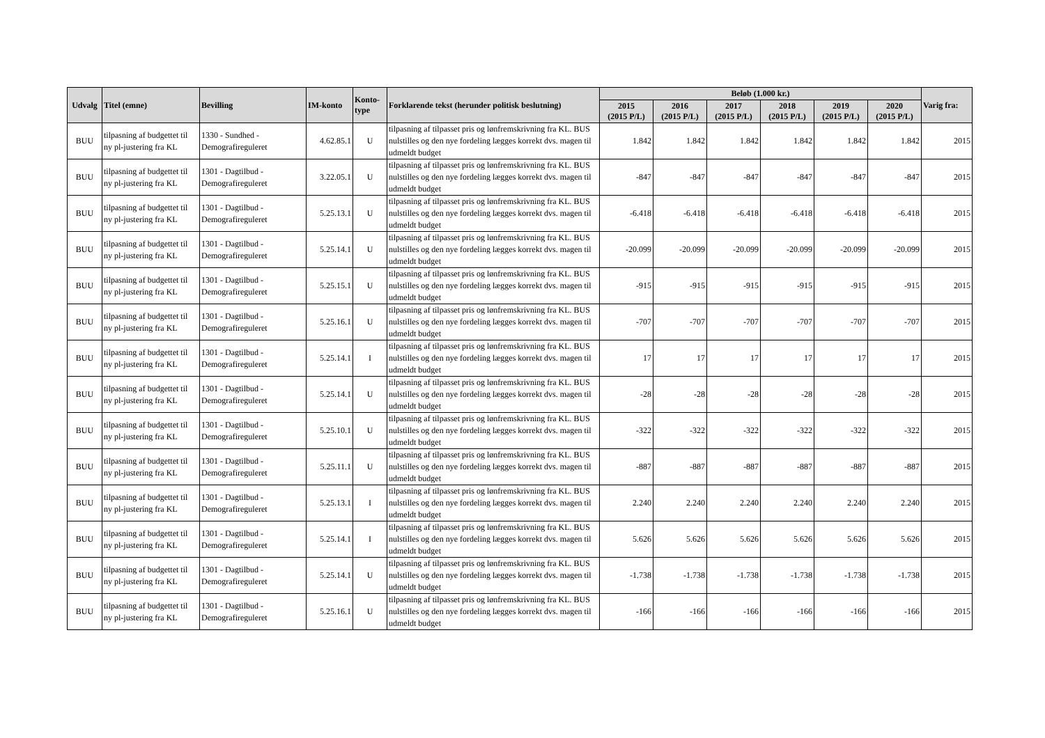| Udvalg | Titel (emne) | Bevilling | IM-konto | Konto- type | Forklarende tekst (herunder politisk beslutning) | Beløb (1.000 kr.) | | | | | | Varig fra: |
| --- | --- | --- | --- | --- | --- | --- | --- | --- | --- | --- | --- | --- |
| | | | | | | 2015 (2015 P/L) | 2016 (2015 P/L) | 2017 (2015 P/L) | 2018 (2015 P/L) | 2019 (2015 P/L) | 2020 (2015 P/L) | |
| BUU | tilpasning af budgettet til ny pl-justering fra KL | 1330 - Sundhed - Demografireguleret | 4.62.85.1 | U | tilpasning af tilpasset pris og lønfremskrivning fra KL. BUS nulstilles og den nye fordeling lægges korrekt dvs. magen til udmeldt budget | 1.842 | 1.842 | 1.842 | 1.842 | 1.842 | 1.842 | 2015 |
| BUU | tilpasning af budgettet til ny pl-justering fra KL | 1301 - Dagtilbud - Demografireguleret | 3.22.05.1 | U | tilpasning af tilpasset pris og lønfremskrivning fra KL. BUS nulstilles og den nye fordeling lægges korrekt dvs. magen til udmeldt budget | -847 | -847 | -847 | -847 | -847 | -847 | 2015 |
| BUU | tilpasning af budgettet til ny pl-justering fra KL | 1301 - Dagtilbud - Demografireguleret | 5.25.13.1 | U | tilpasning af tilpasset pris og lønfremskrivning fra KL. BUS nulstilles og den nye fordeling lægges korrekt dvs. magen til udmeldt budget | -6.418 | -6.418 | -6.418 | -6.418 | -6.418 | -6.418 | 2015 |
| BUU | tilpasning af budgettet til ny pl-justering fra KL | 1301 - Dagtilbud - Demografireguleret | 5.25.14.1 | U | tilpasning af tilpasset pris og lønfremskrivning fra KL. BUS nulstilles og den nye fordeling lægges korrekt dvs. magen til udmeldt budget | -20.099 | -20.099 | -20.099 | -20.099 | -20.099 | -20.099 | 2015 |
| BUU | tilpasning af budgettet til ny pl-justering fra KL | 1301 - Dagtilbud - Demografireguleret | 5.25.15.1 | U | tilpasning af tilpasset pris og lønfremskrivning fra KL. BUS nulstilles og den nye fordeling lægges korrekt dvs. magen til udmeldt budget | -915 | -915 | -915 | -915 | -915 | -915 | 2015 |
| BUU | tilpasning af budgettet til ny pl-justering fra KL | 1301 - Dagtilbud - Demografireguleret | 5.25.16.1 | U | tilpasning af tilpasset pris og lønfremskrivning fra KL. BUS nulstilles og den nye fordeling lægges korrekt dvs. magen til udmeldt budget | -707 | -707 | -707 | -707 | -707 | -707 | 2015 |
| BUU | tilpasning af budgettet til ny pl-justering fra KL | 1301 - Dagtilbud - Demografireguleret | 5.25.14.1 | I | tilpasning af tilpasset pris og lønfremskrivning fra KL. BUS nulstilles og den nye fordeling lægges korrekt dvs. magen til udmeldt budget | 17 | 17 | 17 | 17 | 17 | 17 | 2015 |
| BUU | tilpasning af budgettet til ny pl-justering fra KL | 1301 - Dagtilbud - Demografireguleret | 5.25.14.1 | U | tilpasning af tilpasset pris og lønfremskrivning fra KL. BUS nulstilles og den nye fordeling lægges korrekt dvs. magen til udmeldt budget | -28 | -28 | -28 | -28 | -28 | -28 | 2015 |
| BUU | tilpasning af budgettet til ny pl-justering fra KL | 1301 - Dagtilbud - Demografireguleret | 5.25.10.1 | U | tilpasning af tilpasset pris og lønfremskrivning fra KL. BUS nulstilles og den nye fordeling lægges korrekt dvs. magen til udmeldt budget | -322 | -322 | -322 | -322 | -322 | -322 | 2015 |
| BUU | tilpasning af budgettet til ny pl-justering fra KL | 1301 - Dagtilbud - Demografireguleret | 5.25.11.1 | U | tilpasning af tilpasset pris og lønfremskrivning fra KL. BUS nulstilles og den nye fordeling lægges korrekt dvs. magen til udmeldt budget | -887 | -887 | -887 | -887 | -887 | -887 | 2015 |
| BUU | tilpasning af budgettet til ny pl-justering fra KL | 1301 - Dagtilbud - Demografireguleret | 5.25.13.1 | I | tilpasning af tilpasset pris og lønfremskrivning fra KL. BUS nulstilles og den nye fordeling lægges korrekt dvs. magen til udmeldt budget | 2.240 | 2.240 | 2.240 | 2.240 | 2.240 | 2.240 | 2015 |
| BUU | tilpasning af budgettet til ny pl-justering fra KL | 1301 - Dagtilbud - Demografireguleret | 5.25.14.1 | I | tilpasning af tilpasset pris og lønfremskrivning fra KL. BUS nulstilles og den nye fordeling lægges korrekt dvs. magen til udmeldt budget | 5.626 | 5.626 | 5.626 | 5.626 | 5.626 | 5.626 | 2015 |
| BUU | tilpasning af budgettet til ny pl-justering fra KL | 1301 - Dagtilbud - Demografireguleret | 5.25.14.1 | U | tilpasning af tilpasset pris og lønfremskrivning fra KL. BUS nulstilles og den nye fordeling lægges korrekt dvs. magen til udmeldt budget | -1.738 | -1.738 | -1.738 | -1.738 | -1.738 | -1.738 | 2015 |
| BUU | tilpasning af budgettet til ny pl-justering fra KL | 1301 - Dagtilbud - Demografireguleret | 5.25.16.1 | U | tilpasning af tilpasset pris og lønfremskrivning fra KL. BUS nulstilles og den nye fordeling lægges korrekt dvs. magen til udmeldt budget | -166 | -166 | -166 | -166 | -166 | -166 | 2015 |